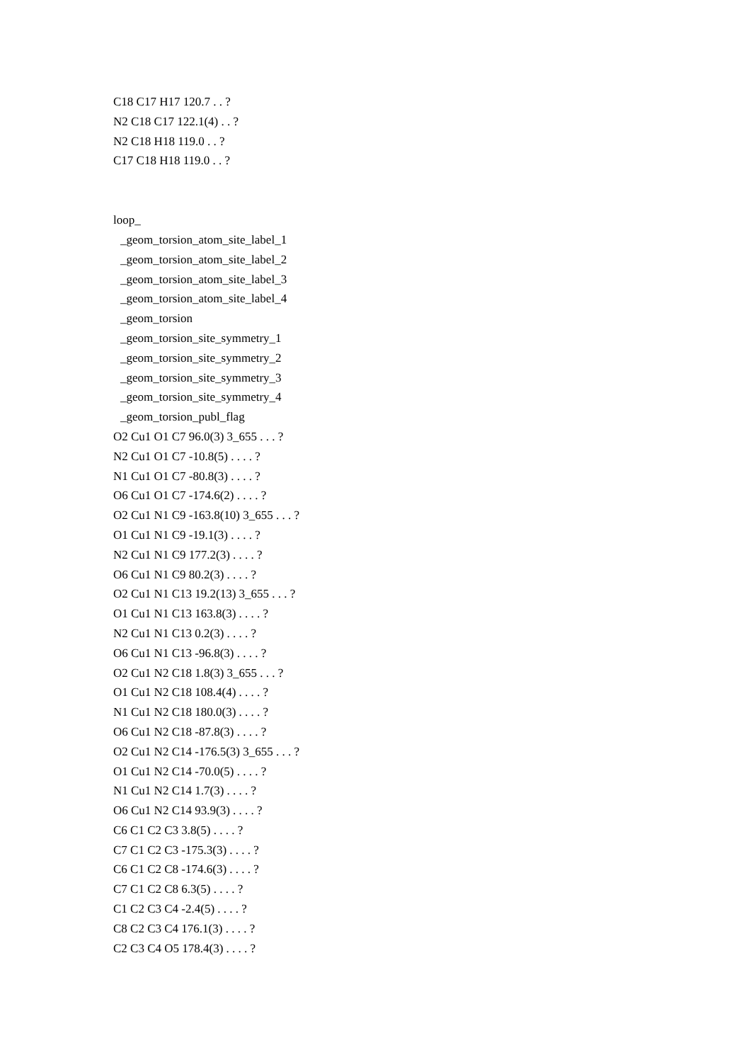C18 C17 H17 120.7 . . ?
N2 C18 C17 122.1(4) . . ?
N2 C18 H18 119.0 . . ?
C17 C18 H18 119.0 . . ?
loop_
_geom_torsion_atom_site_label_1
_geom_torsion_atom_site_label_2
_geom_torsion_atom_site_label_3
_geom_torsion_atom_site_label_4
_geom_torsion
_geom_torsion_site_symmetry_1
_geom_torsion_site_symmetry_2
_geom_torsion_site_symmetry_3
_geom_torsion_site_symmetry_4
_geom_torsion_publ_flag
O2 Cu1 O1 C7 96.0(3) 3_655 . . . ?
N2 Cu1 O1 C7 -10.8(5) . . . . ?
N1 Cu1 O1 C7 -80.8(3) . . . . ?
O6 Cu1 O1 C7 -174.6(2) . . . . ?
O2 Cu1 N1 C9 -163.8(10) 3_655 . . . ?
O1 Cu1 N1 C9 -19.1(3) . . . . ?
N2 Cu1 N1 C9 177.2(3) . . . . ?
O6 Cu1 N1 C9 80.2(3) . . . . ?
O2 Cu1 N1 C13 19.2(13) 3_655 . . . ?
O1 Cu1 N1 C13 163.8(3) . . . . ?
N2 Cu1 N1 C13 0.2(3) . . . . ?
O6 Cu1 N1 C13 -96.8(3) . . . . ?
O2 Cu1 N2 C18 1.8(3) 3_655 . . . ?
O1 Cu1 N2 C18 108.4(4) . . . . ?
N1 Cu1 N2 C18 180.0(3) . . . . ?
O6 Cu1 N2 C18 -87.8(3) . . . . ?
O2 Cu1 N2 C14 -176.5(3) 3_655 . . . ?
O1 Cu1 N2 C14 -70.0(5) . . . . ?
N1 Cu1 N2 C14 1.7(3) . . . . ?
O6 Cu1 N2 C14 93.9(3) . . . . ?
C6 C1 C2 C3 3.8(5) . . . . ?
C7 C1 C2 C3 -175.3(3) . . . . ?
C6 C1 C2 C8 -174.6(3) . . . . ?
C7 C1 C2 C8 6.3(5) . . . . ?
C1 C2 C3 C4 -2.4(5) . . . . ?
C8 C2 C3 C4 176.1(3) . . . . ?
C2 C3 C4 O5 178.4(3) . . . . ?